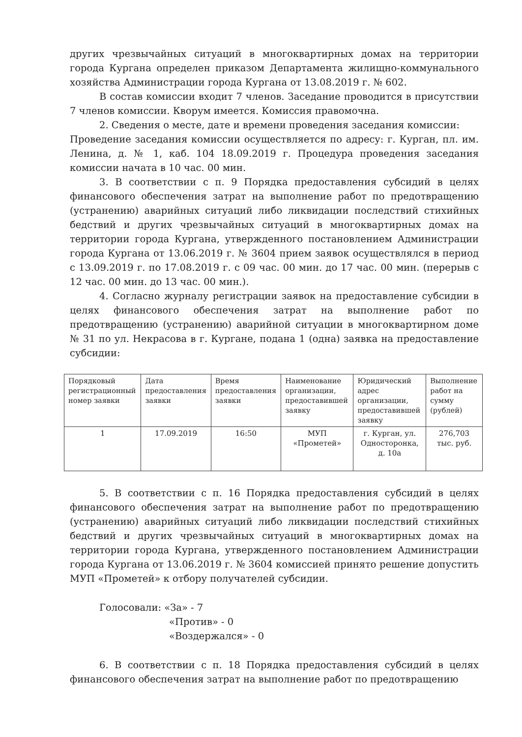других чрезвычайных ситуаций в многоквартирных домах на территории города Кургана определен приказом Департамента жилищно-коммунального хозяйства Администрации города Кургана от 13.08.2019 г. № 602.
В состав комиссии входит 7 членов. Заседание проводится в присутствии 7 членов комиссии. Кворум имеется. Комиссия правомочна.
2. Сведения о месте, дате и времени проведения заседания комиссии:
Проведение заседания комиссии осуществляется по адресу: г. Курган, пл. им. Ленина, д. № 1, каб. 104 18.09.2019 г. Процедура проведения заседания комиссии начата в 10 час. 00 мин.
3. В соответствии с п. 9 Порядка предоставления субсидий в целях финансового обеспечения затрат на выполнение работ по предотвращению (устранению) аварийных ситуаций либо ликвидации последствий стихийных бедствий и других чрезвычайных ситуаций в многоквартирных домах на территории города Кургана, утвержденного постановлением Администрации города Кургана от 13.06.2019 г. № 3604 прием заявок осуществлялся в период с 13.09.2019 г. по 17.08.2019 г. с 09 час. 00 мин. до 17 час. 00 мин. (перерыв с 12 час. 00 мин. до 13 час. 00 мин.).
4. Согласно журналу регистрации заявок на предоставление субсидии в целях финансового обеспечения затрат на выполнение работ по предотвращению (устранению) аварийной ситуации в многоквартирном доме № 31 по ул. Некрасова в г. Кургане, подана 1 (одна) заявка на предоставление субсидии:
| Порядковый регистрационный номер заявки | Дата предоставления заявки | Время предоставления заявки | Наименование организации, предоставившей заявку | Юридический адрес организации, предоставившей заявку | Выполнение работ на сумму (рублей) |
| 1 | 17.09.2019 | 16:50 | МУП «Прометей» | г. Курган, ул. Односторонка, д. 10а | 276,703 тыс. руб. |
5. В соответствии с п. 16 Порядка предоставления субсидий в целях финансового обеспечения затрат на выполнение работ по предотвращению (устранению) аварийных ситуаций либо ликвидации последствий стихийных бедствий и других чрезвычайных ситуаций в многоквартирных домах на территории города Кургана, утвержденного постановлением Администрации города Кургана от 13.06.2019 г. № 3604 комиссией принято решение допустить МУП «Прометей» к отбору получателей субсидии.
Голосовали: «За» - 7
«Против» - 0
«Воздержался» - 0
6. В соответствии с п. 18 Порядка предоставления субсидий в целях финансового обеспечения затрат на выполнение работ по предотвращению